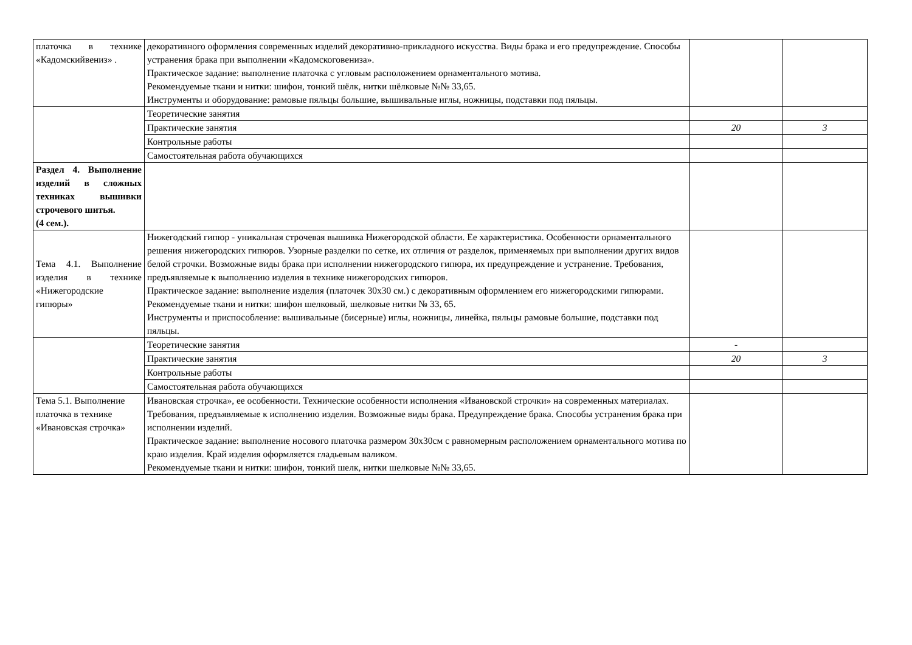| платочка в технике «Кадомскийвениз» . | декоративного оформления современных изделий декоративно-прикладного искусства. Виды брака и его предупреждение. Способы устранения брака при выполнении «Кадомскоговениза». Практическое задание: выполнение платочка с угловым расположением орнаментального мотива. Рекомендуемые ткани и нитки: шифон, тонкий шёлк, нитки шёлковые №№ 33,65. Инструменты и оборудование: рамовые пяльцы большие, вышивальные иглы, ножницы, подставки под пяльцы. | | |
| | Теоретические занятия | | |
| | Практические занятия | 20 | 3 |
| | Контрольные работы | | |
| | Самостоятельная работа обучающихся | | |
| Раздел 4. Выполнение изделий в сложных техниках вышивки строчевого шитья. (4 сем.). | | | |
| Тема 4.1. Выполнение изделия в технике «Нижегородские гипюры» | Нижегодский гипюр - уникальная строчевая вышивка Нижегородской области. Ее характеристика. Особенности орнаментального решения нижегородских гипюров. Узорные разделки по сетке, их отличия от разделок, применяемых при выполнении других видов белой строчки. Возможные виды брака при исполнении нижегородского гипюра, их предупреждение и устранение. Требования, предъявляемые к выполнению изделия в технике нижегородских гипюров. Практическое задание: выполнение изделия (платочек 30х30 см.) с декоративным оформлением его нижегородскими гипюрами. Рекомендуемые ткани и нитки: шифон шелковый, шелковые нитки № 33, 65. Инструменты и приспособление: вышивальные (бисерные) иглы, ножницы, линейка, пяльцы рамовые большие, подставки под пяльцы. | | |
| | Теоретические занятия | - | |
| | Практические занятия | 20 | 3 |
| | Контрольные работы | | |
| | Самостоятельная работа обучающихся | | |
| Тема 5.1. Выполнение платочка в технике «Ивановская строчка» | Ивановская строчка», ее особенности. Технические особенности исполнения «Ивановской строчки» на современных материалах. Требования, предъявляемые к исполнению изделия. Возможные виды брака. Предупреждение брака. Способы устранения брака при исполнении изделий. Практическое задание: выполнение носового платочка размером 30х30см с равномерным расположением орнаментального мотива по краю изделия. Край изделия оформляется гладьевым валиком. Рекомендуемые ткани и нитки: шифон, тонкий шелк, нитки шелковые №№ 33,65. | | |